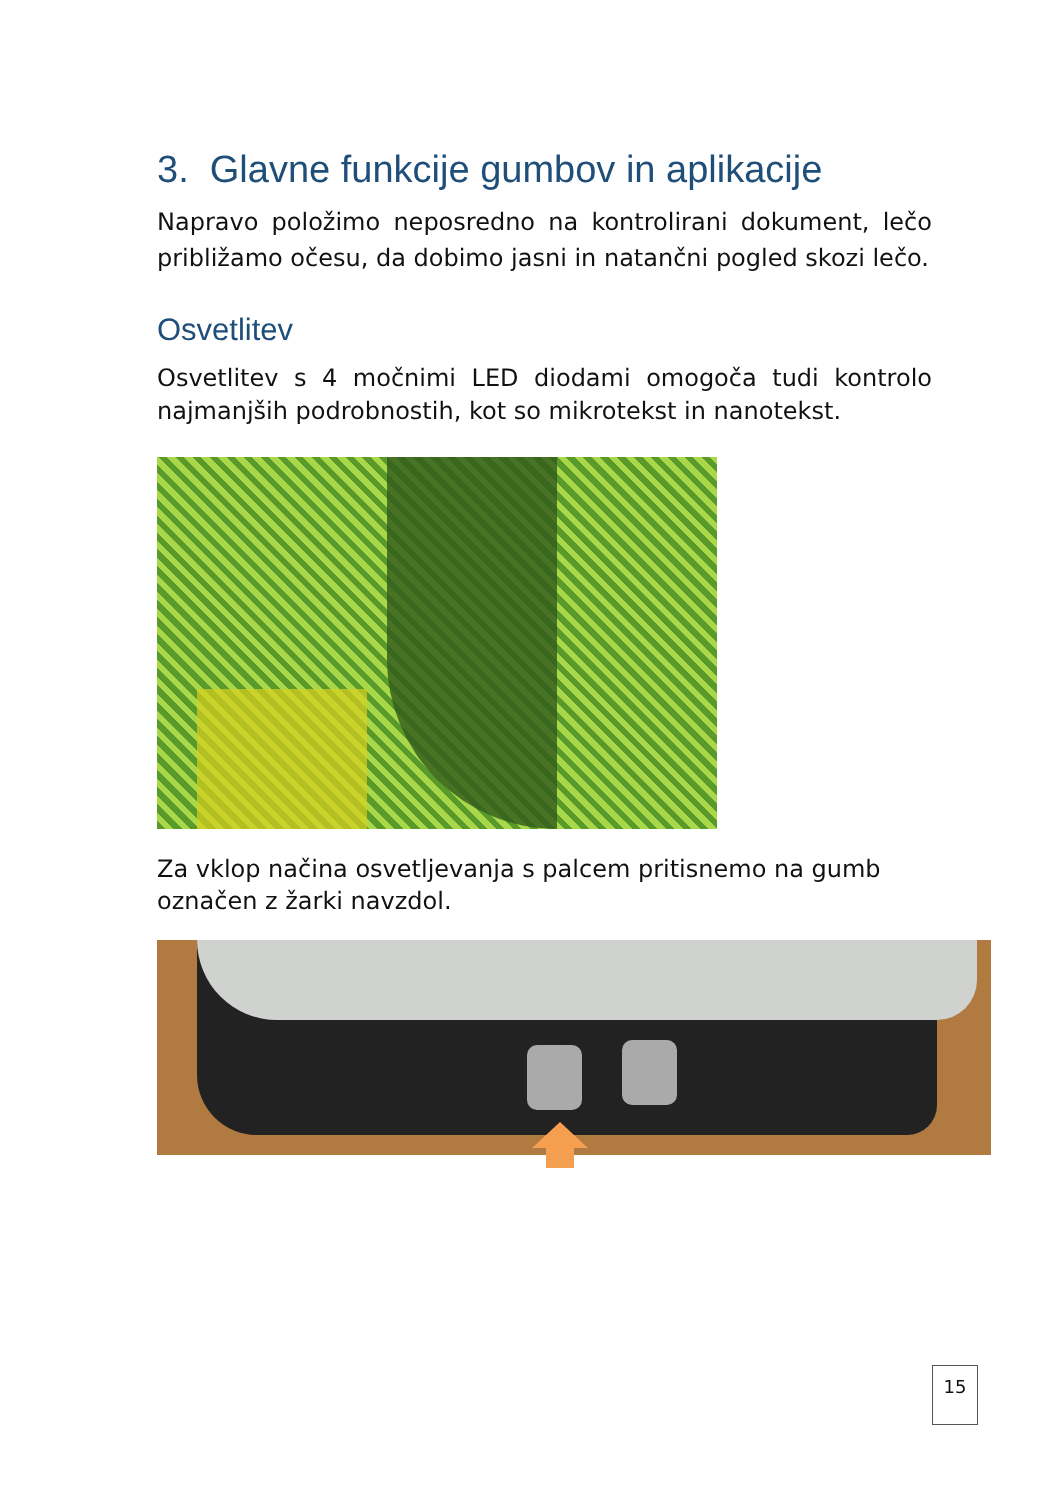3. Glavne funkcije gumbov in aplikacije
Napravo položimo neposredno na kontrolirani dokument, lečo približamo očesu, da dobimo jasni in natančni pogled skozi lečo.
Osvetlitev
Osvetlitev s 4 močnimi LED diodami omogoča tudi kontrolo najmanjših podrobnostih, kot so mikrotekst in nanotekst.
Za vklop načina osvetljevanja s palcem pritisnemo na gumb
označen z žarki navzdol.
15